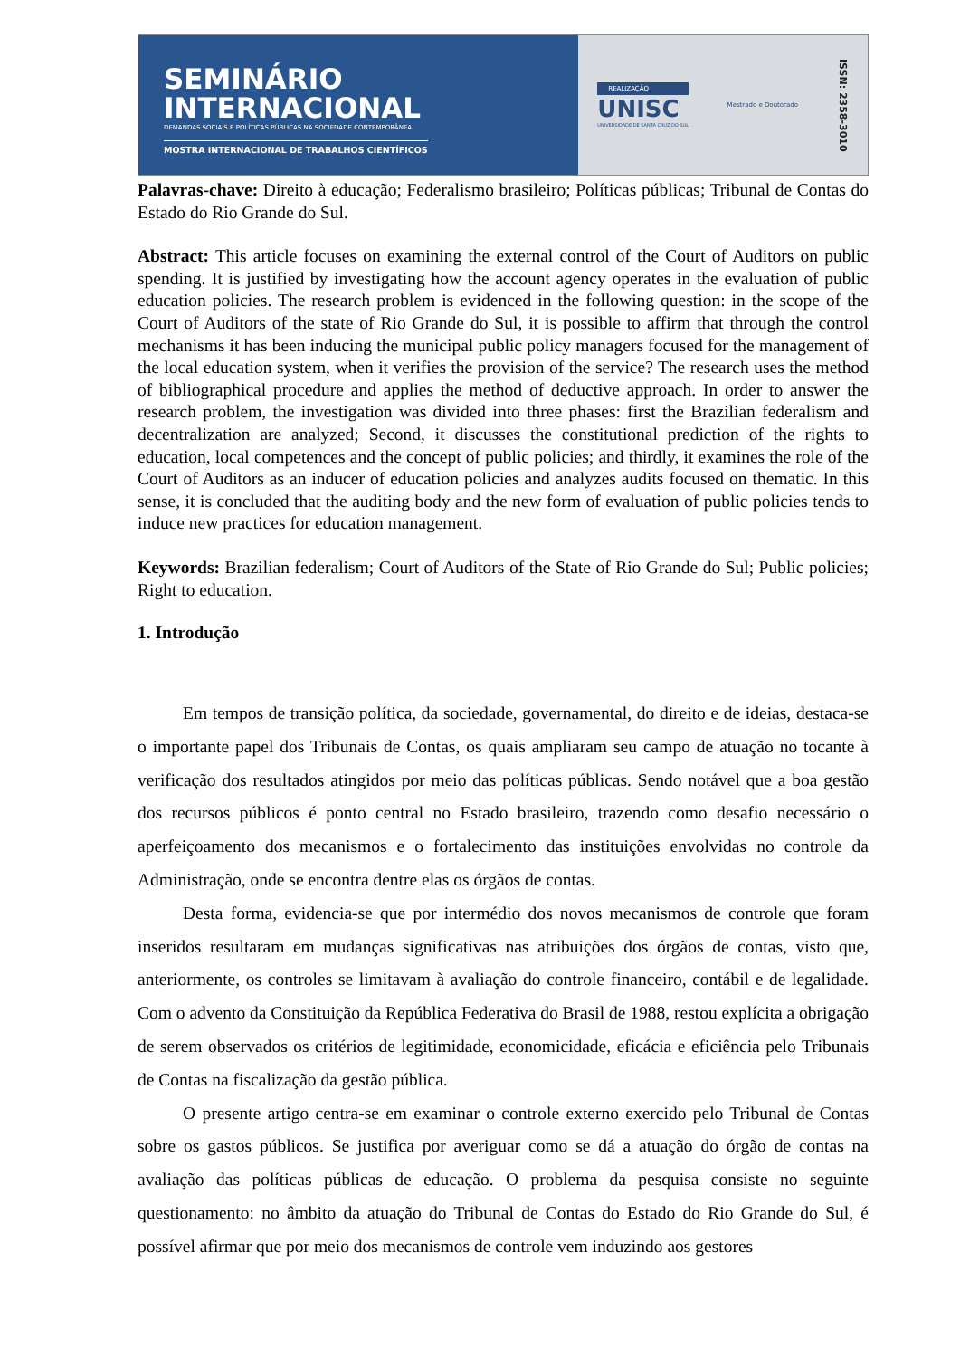SEMINÁRIO
INTERNACIONAL
DEMANDAS SOCIAIS E POLÍTICAS PÚBLICAS NA SOCIEDADE CONTEMPORÂNEA
MOSTRA INTERNACIONAL DE TRABALHOS CIENTÍFICOS
REALIZAÇÃO
UNISC
UNIVERSIDADE DE SANTA CRUZ DO SUL
Mestrado e Doutorado
ISSN: 2358-3010
Palavras-chave: Direito à educação; Federalismo brasileiro; Políticas públicas; Tribunal de Contas do Estado do Rio Grande do Sul.
Abstract: This article focuses on examining the external control of the Court of Auditors on public spending. It is justified by investigating how the account agency operates in the evaluation of public education policies. The research problem is evidenced in the following question: in the scope of the Court of Auditors of the state of Rio Grande do Sul, it is possible to affirm that through the control mechanisms it has been inducing the municipal public policy managers focused for the management of the local education system, when it verifies the provision of the service? The research uses the method of bibliographical procedure and applies the method of deductive approach. In order to answer the research problem, the investigation was divided into three phases: first the Brazilian federalism and decentralization are analyzed; Second, it discusses the constitutional prediction of the rights to education, local competences and the concept of public policies; and thirdly, it examines the role of the Court of Auditors as an inducer of education policies and analyzes audits focused on thematic. In this sense, it is concluded that the auditing body and the new form of evaluation of public policies tends to induce new practices for education management.
Keywords: Brazilian federalism; Court of Auditors of the State of Rio Grande do Sul; Public policies; Right to education.
1. Introdução
Em tempos de transição política, da sociedade, governamental, do direito e de ideias, destaca-se o importante papel dos Tribunais de Contas, os quais ampliaram seu campo de atuação no tocante à verificação dos resultados atingidos por meio das políticas públicas. Sendo notável que a boa gestão dos recursos públicos é ponto central no Estado brasileiro, trazendo como desafio necessário o aperfeiçoamento dos mecanismos e o fortalecimento das instituições envolvidas no controle da Administração, onde se encontra dentre elas os órgãos de contas.
Desta forma, evidencia-se que por intermédio dos novos mecanismos de controle que foram inseridos resultaram em mudanças significativas nas atribuições dos órgãos de contas, visto que, anteriormente, os controles se limitavam à avaliação do controle financeiro, contábil e de legalidade. Com o advento da Constituição da República Federativa do Brasil de 1988, restou explícita a obrigação de serem observados os critérios de legitimidade, economicidade, eficácia e eficiência pelo Tribunais de Contas na fiscalização da gestão pública.
O presente artigo centra-se em examinar o controle externo exercido pelo Tribunal de Contas sobre os gastos públicos. Se justifica por averiguar como se dá a atuação do órgão de contas na avaliação das políticas públicas de educação. O problema da pesquisa consiste no seguinte questionamento: no âmbito da atuação do Tribunal de Contas do Estado do Rio Grande do Sul, é possível afirmar que por meio dos mecanismos de controle vem induzindo aos gestores